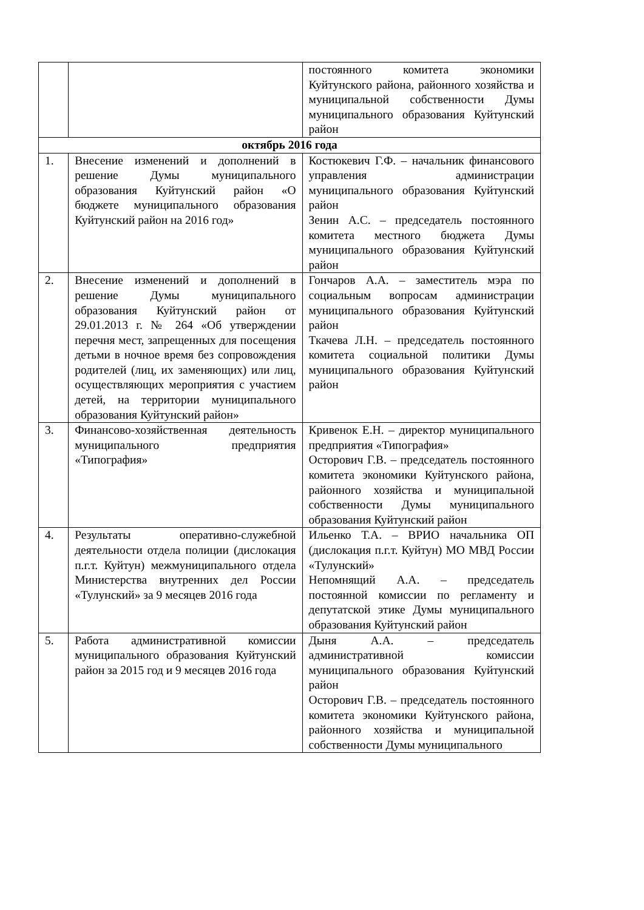| | | постоянного комитета экономики Куйтунского района, районного хозяйства и муниципальной собственности Думы муниципального образования Куйтунский район |
| октябрь 2016 года | | |
| 1. | Внесение изменений и дополнений в решение Думы муниципального образования Куйтунский район «О бюджете муниципального образования Куйтунский район на 2016 год» | Костюкевич Г.Ф. – начальник финансового управления администрации муниципального образования Куйтунский район Зенин А.С. – председатель постоянного комитета местного бюджета Думы муниципального образования Куйтунский район |
| 2. | Внесение изменений и дополнений в решение Думы муниципального образования Куйтунский район от 29.01.2013 г. № 264 «Об утверждении перечня мест, запрещенных для посещения детьми в ночное время без сопровождения родителей (лиц, их заменяющих) или лиц, осуществляющих мероприятия с участием детей, на территории муниципального образования Куйтунский район» | Гончаров А.А. – заместитель мэра по социальным вопросам администрации муниципального образования Куйтунский район Ткачева Л.Н. – председатель постоянного комитета социальной политики Думы муниципального образования Куйтунский район |
| 3. | Финансово-хозяйственная деятельность муниципального предприятия «Типография» | Кривенок Е.Н. – директор муниципального предприятия «Типография» Осторович Г.В. – председатель постоянного комитета экономики Куйтунского района, районного хозяйства и муниципальной собственности Думы муниципального образования Куйтунский район |
| 4. | Результаты оперативно-служебной деятельности отдела полиции (дислокация п.г.т. Куйтун) межмуниципального отдела Министерства внутренних дел России «Тулунский» за 9 месяцев 2016 года | Ильенко Т.А. – ВРИО начальника ОП (дислокация п.г.т. Куйтун) МО МВД России «Тулунский» Непомнящий А.А. – председатель постоянной комиссии по регламенту и депутатской этике Думы муниципального образования Куйтунский район |
| 5. | Работа административной комиссии муниципального образования Куйтунский район за 2015 год и 9 месяцев 2016 года | Дыня А.А. – председатель административной комиссии муниципального образования Куйтунский район Осторович Г.В. – председатель постоянного комитета экономики Куйтунского района, районного хозяйства и муниципальной собственности Думы муниципального |